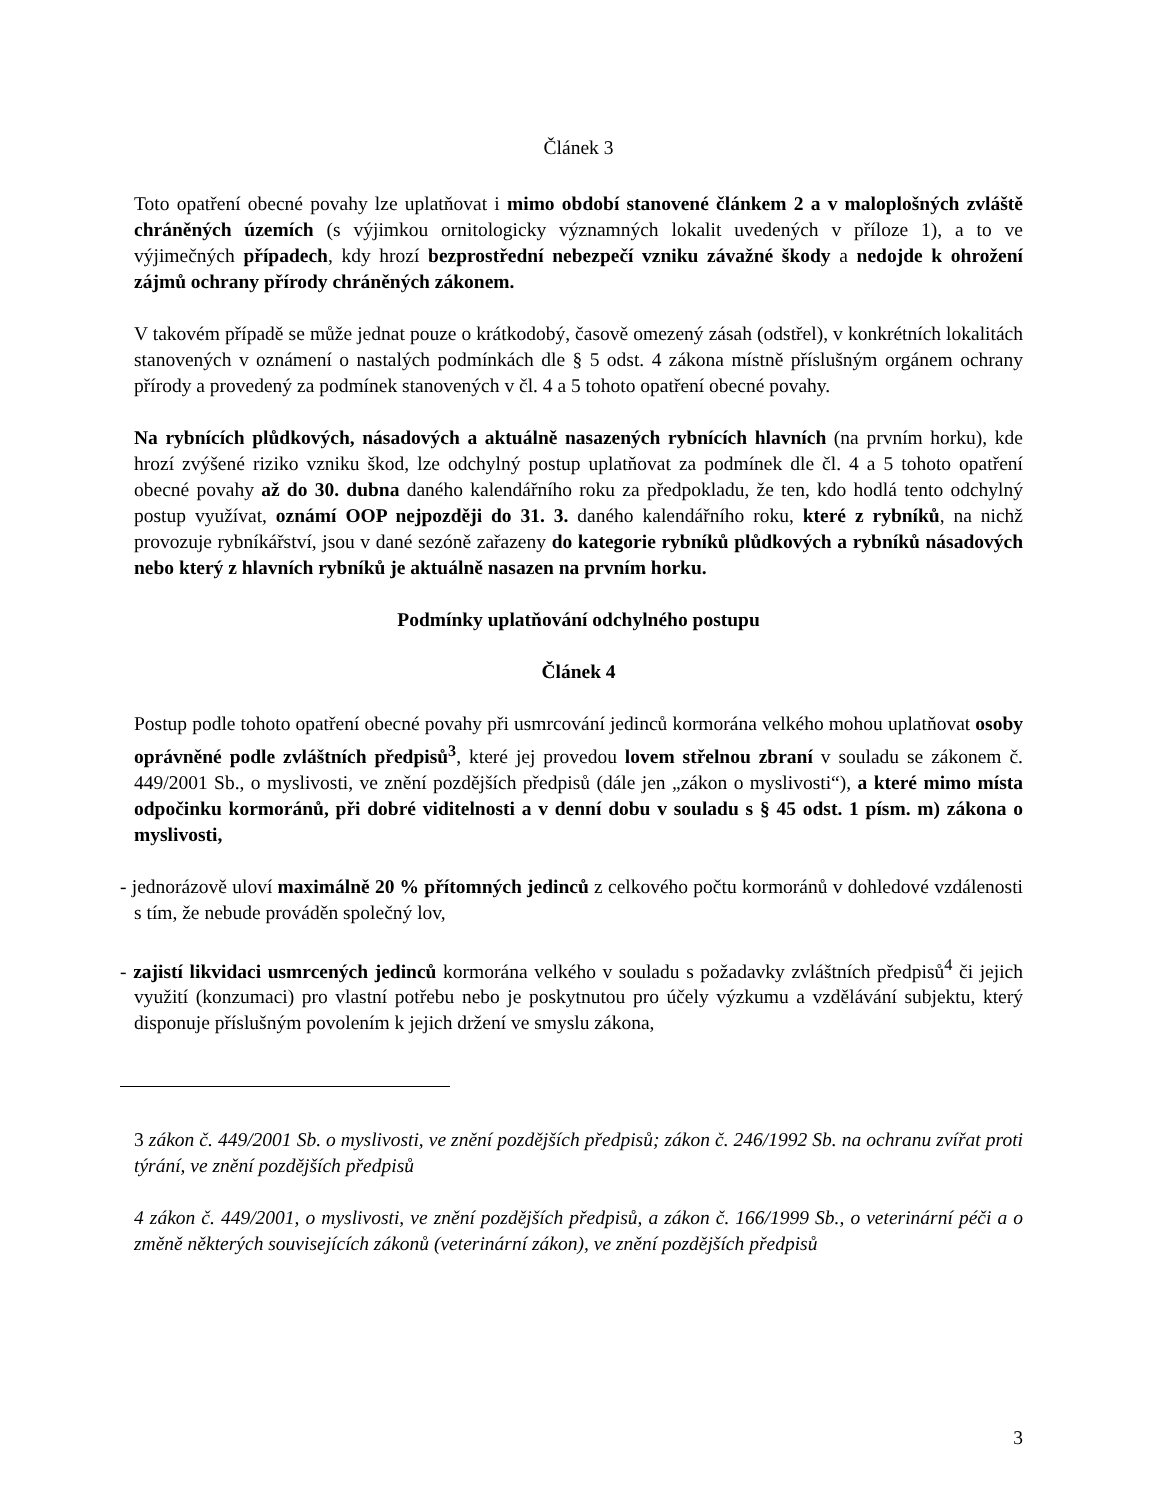Článek 3
Toto opatření obecné povahy lze uplatňovat i mimo období stanovené článkem 2 a v maloplošných zvláště chráněných územích (s výjimkou ornitologicky významných lokalit uvedených v příloze 1), a to ve výjimečných případech, kdy hrozí bezprostřední nebezpečí vzniku závažné škody a nedojde k ohrožení zájmů ochrany přírody chráněných zákonem.
V takovém případě se může jednat pouze o krátkodobý, časově omezený zásah (odstřel), v konkrétních lokalitách stanovených v oznámení o nastalých podmínkách dle § 5 odst. 4 zákona místně příslušným orgánem ochrany přírody a provedený za podmínek stanovených v čl. 4 a 5 tohoto opatření obecné povahy.
Na rybnících plůdkových, násadových a aktuálně nasazených rybnících hlavních (na prvním horku), kde hrozí zvýšené riziko vzniku škod, lze odchylný postup uplatňovat za podmínek dle čl. 4 a 5 tohoto opatření obecné povahy až do 30. dubna daného kalendářního roku za předpokladu, že ten, kdo hodlá tento odchylný postup využívat, oznámí OOP nejpozději do 31. 3. daného kalendářního roku, které z rybníků, na nichž provozuje rybníkářství, jsou v dané sezóně zařazeny do kategorie rybníků plůdkových a rybníků násadových nebo který z hlavních rybníků je aktuálně nasazen na prvním horku.
Podmínky uplatňování odchylného postupu
Článek 4
Postup podle tohoto opatření obecné povahy při usmrcování jedinců kormorána velkého mohou uplatňovat osoby oprávněné podle zvláštních předpisů<sup>3</sup>, které jej provedou lovem střelnou zbraní v souladu se zákonem č. 449/2001 Sb., o myslivosti, ve znění pozdějších předpisů (dále jen „zákon o myslivosti“), a které mimo místa odpočinku kormoránů, při dobré viditelnosti a v denní dobu v souladu s § 45 odst. 1 písm. m) zákona o myslivosti,
- jednorázově uloví maximálně 20 % přítomných jedinců z celkového počtu kormoránů v dohledové vzdálenosti s tím, že nebude prováděn společný lov,
- zajistí likvidaci usmrcených jedinců kormorána velkého v souladu s požadavky zvláštních předpisů<sup>4</sup> či jejich využití (konzumaci) pro vlastní potřebu nebo je poskytnutou pro účely výzkumu a vzdělávání subjektu, který disponuje příslušným povolením k jejich držení ve smyslu zákona,
3 zákon č. 449/2001 Sb. o myslivosti, ve znění pozdějších předpisů; zákon č. 246/1992 Sb. na ochranu zvířat proti týrání, ve znění pozdějších předpisů
4 zákon č. 449/2001, o myslivosti, ve znění pozdějších předpisů, a zákon č. 166/1999 Sb., o veterinární péči a o změně některých souvisejících zákonů (veterinární zákon), ve znění pozdějších předpisů
3